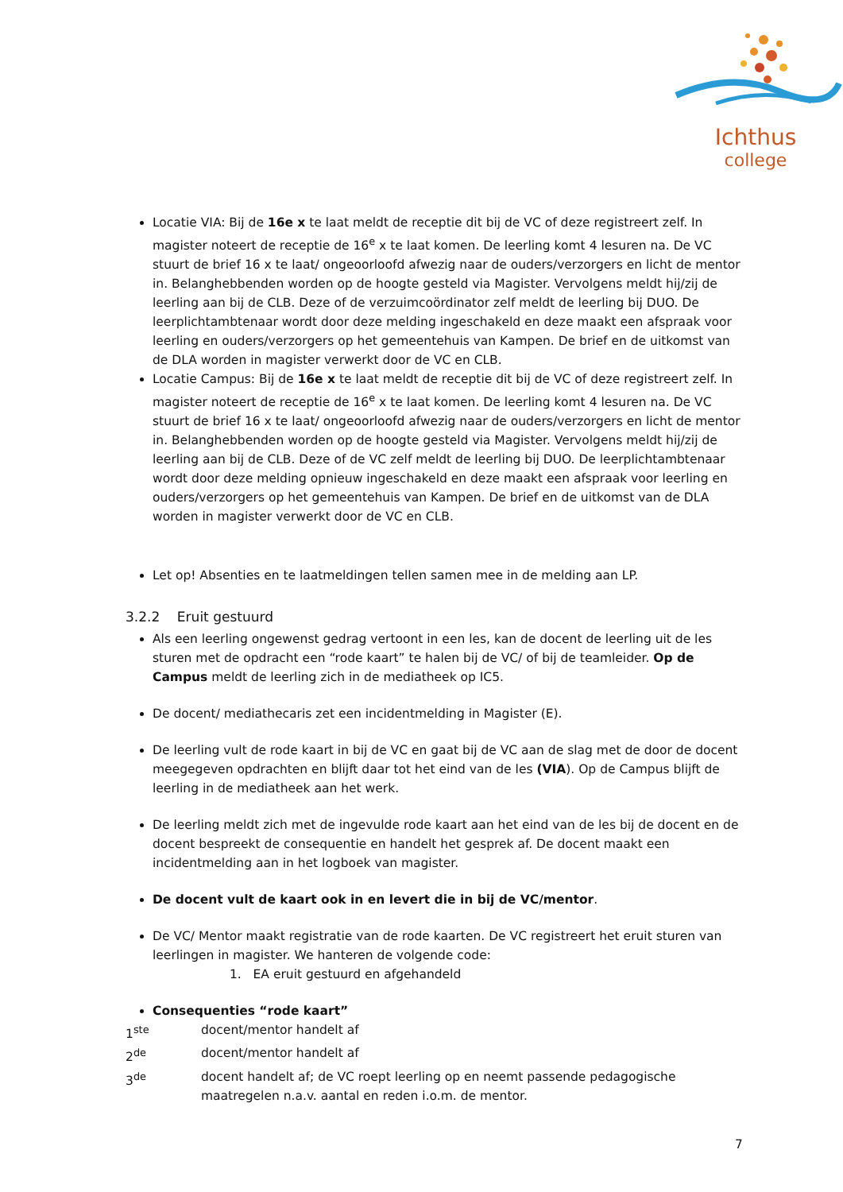Ichthus
college
Locatie VIA: Bij de 16e x te laat meldt de receptie dit bij de VC of deze registreert zelf. In magister noteert de receptie de 16<sup>e</sup> x te laat komen. De leerling komt 4 lesuren na. De VC stuurt de brief 16 x te laat/ ongeoorloofd afwezig naar de ouders/verzorgers en licht de mentor in. Belanghebbenden worden op de hoogte gesteld via Magister. Vervolgens meldt hij/zij de leerling aan bij de CLB. Deze of de verzuimcoördinator zelf meldt de leerling bij DUO. De leerplichtambtenaar wordt door deze melding ingeschakeld en deze maakt een afspraak voor leerling en ouders/verzorgers op het gemeentehuis van Kampen. De brief en de uitkomst van de DLA worden in magister verwerkt door de VC en CLB.
Locatie Campus: Bij de 16e x te laat meldt de receptie dit bij de VC of deze registreert zelf. In magister noteert de receptie de 16<sup>e</sup> x te laat komen. De leerling komt 4 lesuren na. De VC stuurt de brief 16 x te laat/ ongeoorloofd afwezig naar de ouders/verzorgers en licht de mentor in. Belanghebbenden worden op de hoogte gesteld via Magister. Vervolgens meldt hij/zij de leerling aan bij de CLB. Deze of de VC zelf meldt de leerling bij DUO. De leerplichtambtenaar wordt door deze melding opnieuw ingeschakeld en deze maakt een afspraak voor leerling en ouders/verzorgers op het gemeentehuis van Kampen. De brief en de uitkomst van de DLA worden in magister verwerkt door de VC en CLB.
Let op! Absenties en te laatmeldingen tellen samen mee in de melding aan LP.
3.2.2 Eruit gestuurd
Als een leerling ongewenst gedrag vertoont in een les, kan de docent de leerling uit de les sturen met de opdracht een “rode kaart” te halen bij de VC/ of bij de teamleider. Op de Campus meldt de leerling zich in de mediatheek op IC5.
De docent/ mediathecaris zet een incidentmelding in Magister (E).
De leerling vult de rode kaart in bij de VC en gaat bij de VC aan de slag met de door de docent meegegeven opdrachten en blijft daar tot het eind van de les (VIA). Op de Campus blijft de leerling in de mediatheek aan het werk.
De leerling meldt zich met de ingevulde rode kaart aan het eind van de les bij de docent en de docent bespreekt de consequentie en handelt het gesprek af. De docent maakt een incidentmelding aan in het logboek van magister.
De docent vult de kaart ook in en levert die in bij de VC/mentor.
De VC/ Mentor maakt registratie van de rode kaarten. De VC registreert het eruit sturen van leerlingen in magister. We hanteren de volgende code:
1. EA eruit gestuurd en afgehandeld
Consequenties “rode kaart”
1<sup>ste</sup> docent/mentor handelt af
2<sup>de</sup> docent/mentor handelt af
3<sup>de</sup> docent handelt af; de VC roept leerling op en neemt passende pedagogische maatregelen n.a.v. aantal en reden i.o.m. de mentor.
7